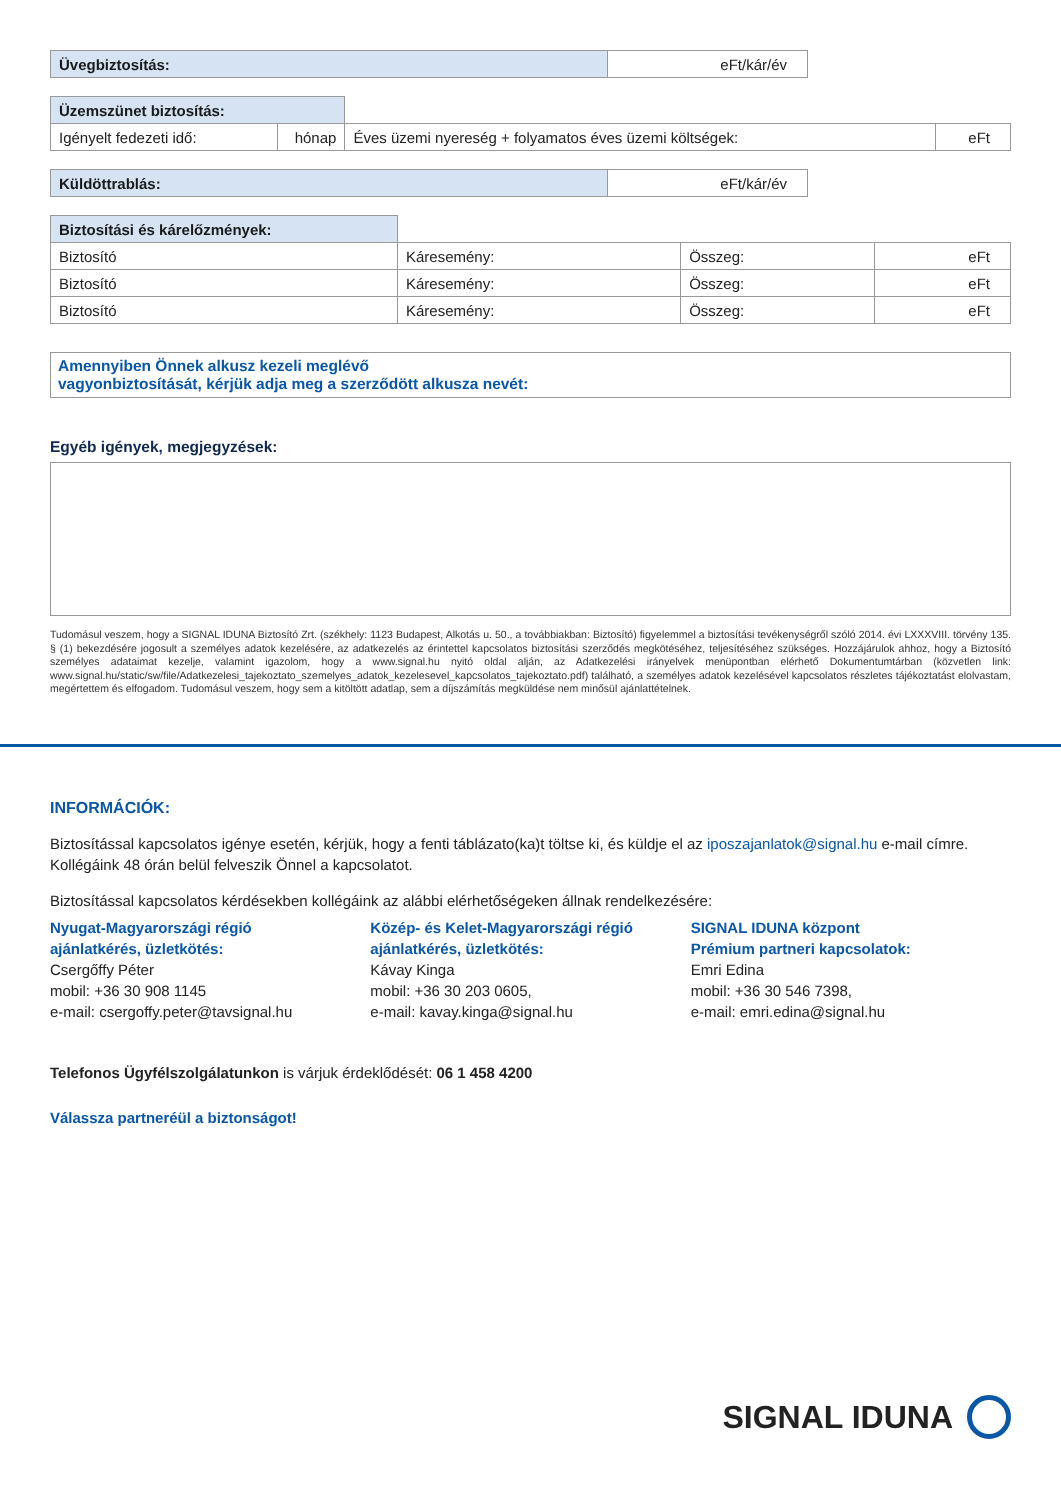| Üvegbiztosítás: | eFt/kár/év |
| Üzemszünet biztosítás: | | | |
| Igényelt fedezeti idő: | hónap | Éves üzemi nyereség + folyamatos éves üzemi költségek: | eFt |
| Küldöttrablás: | eFt/kár/év |
| Biztosítási és kárelőzmények: | | | |
| Biztosító | Káresemény: | Összeg: | eFt |
| Biztosító | Káresemény: | Összeg: | eFt |
| Biztosító | Káresemény: | Összeg: | eFt |
Amennyiben Önnek alkusz kezeli meglévő
vagyonbiztosítását, kérjük adja meg a szerződött alkusza nevét:
Egyéb igények, megjegyzések:
Tudomásul veszem, hogy a SIGNAL IDUNA Biztosító Zrt. (székhely: 1123 Budapest, Alkotás u. 50., a továbbiakban: Biztosító) figyelemmel a biztosítási tevékenységről szóló 2014. évi LXXXVIII. törvény 135. § (1) bekezdésére jogosult a személyes adatok kezelésére, az adatkezelés az érintettel kapcsolatos biztosítási szerződés megkötéséhez, teljesítéséhez szükséges. Hozzájárulok ahhoz, hogy a Biztosító személyes adataimat kezelje, valamint igazolom, hogy a www.signal.hu nyitó oldal alján, az Adatkezelési irányelvek menüpontban elérhető Dokumentumtárban (közvetlen link: www.signal.hu/static/sw/file/Adatkezelesi_tajekoztato_szemelyes_adatok_kezelesevel_kapcsolatos_tajekoztato.pdf) található, a személyes adatok kezelésével kapcsolatos részletes tájékoztatást elolvastam, megértettem és elfogadom. Tudomásul veszem, hogy sem a kitöltött adatlap, sem a díjszámítás megküldése nem minősül ajánlattételnek.
INFORMÁCIÓK:
Biztosítással kapcsolatos igénye esetén, kérjük, hogy a fenti táblázato(ka)t töltse ki, és küldje el az iposzajanlatok@signal.hu e-mail címre. Kollégáink 48 órán belül felveszik Önnel a kapcsolatot.
Biztosítással kapcsolatos kérdésekben kollégáink az alábbi elérhetőségeken állnak rendelkezésére:
Nyugat-Magyarországi régió
ajánlatkérés, üzletkötés:
Csergőffy Péter
mobil: +36 30 908 1145
e-mail: csergoffy.peter@tavsignal.hu
Közép- és Kelet-Magyarországi régió
ajánlatkérés, üzletkötés:
Kávay Kinga
mobil: +36 30 203 0605,
e-mail: kavay.kinga@signal.hu
SIGNAL IDUNA központ
Prémium partneri kapcsolatok:
Emri Edina
mobil: +36 30 546 7398,
e-mail: emri.edina@signal.hu
Telefonos Ügyfélszolgálatunkon is várjuk érdeklődését: 06 1 458 4200
Válassza partneréül a biztonságot!
SIGNAL IDUNA